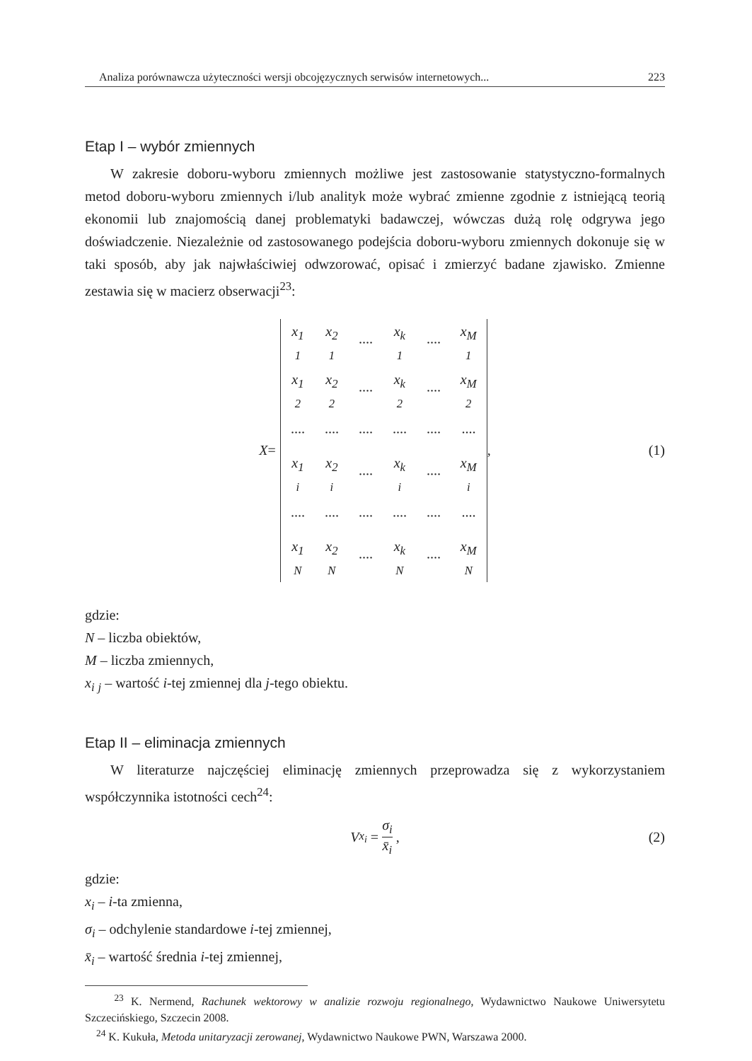Analiza porównawcza użyteczności wersji obcojęzycznych serwisów internetowych... 223
Etap I – wybór zmiennych
W zakresie doboru-wyboru zmiennych możliwe jest zastosowanie statystyczno-formalnych metod doboru-wyboru zmiennych i/lub analityk może wybrać zmienne zgodnie z istniejącą teorią ekonomii lub znajomością danej problematyki badawczej, wówczas dużą rolę odgrywa jego doświadczenie. Niezależnie od zastosowanego podejścia doboru-wyboru zmiennych dokonuje się w taki sposób, aby jak najwłaściwiej odwzorować, opisać i zmierzyć badane zjawisko. Zmienne zestawia się w macierz obserwacji<sup>23</sup>:
X =
| x<sub>1</sub> <sub>1</sub> | x<sub>2</sub> <sub>1</sub> | ···· | x<sub>k</sub> <sub>1</sub> | ···· | x<sub>M</sub> <sub>1</sub> |
| x<sub>1</sub> <sub>2</sub> | x<sub>2</sub> <sub>2</sub> | ···· | x<sub>k</sub> <sub>2</sub> | ···· | x<sub>M</sub> <sub>2</sub> |
| ···· | ···· | ···· | ···· | ···· | ···· |
| x<sub>1</sub> <sub>i</sub> | x<sub>2</sub> <sub>i</sub> | ···· | x<sub>k</sub> <sub>i</sub> | ···· | x<sub>M</sub> <sub>i</sub> |
| ···· | ···· | ···· | ···· | ···· | ···· |
| x<sub>1</sub> <sub>N</sub> | x<sub>2</sub> <sub>N</sub> | ···· | x<sub>k</sub> <sub>N</sub> | ···· | x<sub>M</sub> <sub>N</sub> |
, (1)
gdzie:
N – liczba obiektów,
M – liczba zmiennych,
x<sub>i</sub> <sub>j</sub> – wartość i-tej zmiennej dla j-tego obiektu.
Etap II – eliminacja zmiennych
W literaturze najczęściej eliminację zmiennych przeprowadza się z wykorzystaniem współczynnika istotności cech<sup>24</sup>:
V<sub>x<sub>i</sub></sub> = σ<sub>i</sub> x̄<sub>i</sub> , (2)
gdzie:
x<sub>i</sub> – i-ta zmienna,
σ<sub>i</sub> – odchylenie standardowe i-tej zmiennej,
x̄<sub>i</sub> – wartość średnia i-tej zmiennej,
<sup>23</sup> K. Nermend, Rachunek wektorowy w analizie rozwoju regionalnego, Wydawnictwo Naukowe Uniwersytetu Szczecińskiego, Szczecin 2008.
<sup>24</sup> K. Kukuła, Metoda unitaryzacji zerowanej, Wydawnictwo Naukowe PWN, Warszawa 2000.